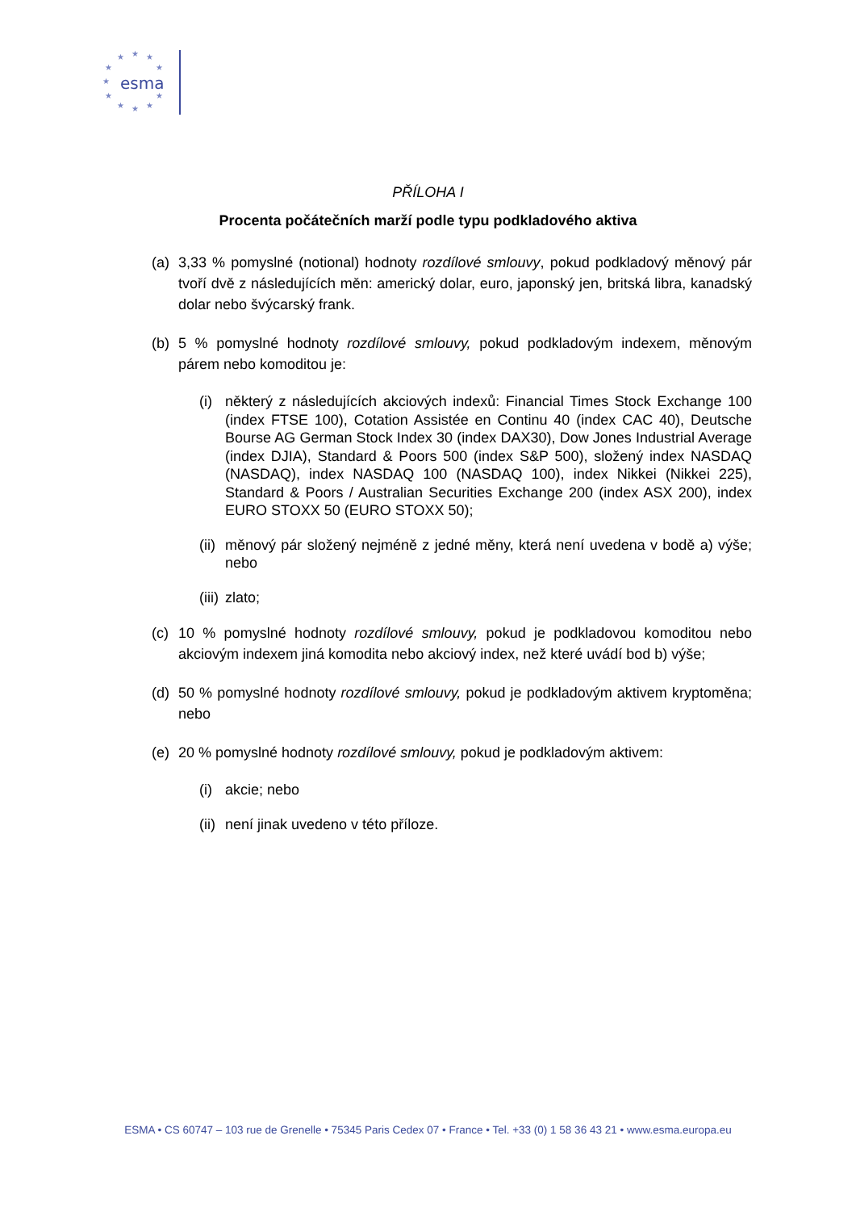esma
★
★
★
★
★
★
★
★
★
★
★
PŘÍLOHA I
Procenta počátečních marží podle typu podkladového aktiva
(a) 3,33 % pomyslné (notional) hodnoty rozdílové smlouvy, pokud podkladový měnový pár tvoří dvě z následujících měn: americký dolar, euro, japonský jen, britská libra, kanadský dolar nebo švýcarský frank.
(b) 5 % pomyslné hodnoty rozdílové smlouvy, pokud podkladovým indexem, měnovým párem nebo komoditou je:
(i) některý z následujících akciových indexů: Financial Times Stock Exchange 100 (index FTSE 100), Cotation Assistée en Continu 40 (index CAC 40), Deutsche Bourse AG German Stock Index 30 (index DAX30), Dow Jones Industrial Average (index DJIA), Standard & Poors 500 (index S&P 500), složený index NASDAQ (NASDAQ), index NASDAQ 100 (NASDAQ 100), index Nikkei (Nikkei 225), Standard & Poors / Australian Securities Exchange 200 (index ASX 200), index EURO STOXX 50 (EURO STOXX 50);
(ii) měnový pár složený nejméně z jedné měny, která není uvedena v bodě a) výše; nebo
(iii) zlato;
(c) 10 % pomyslné hodnoty rozdílové smlouvy, pokud je podkladovou komoditou nebo akciovým indexem jiná komodita nebo akciový index, než které uvádí bod b) výše;
(d) 50 % pomyslné hodnoty rozdílové smlouvy, pokud je podkladovým aktivem kryptoměna; nebo
(e) 20 % pomyslné hodnoty rozdílové smlouvy, pokud je podkladovým aktivem:
(i) akcie; nebo
(ii) není jinak uvedeno v této příloze.
ESMA • CS 60747 – 103 rue de Grenelle • 75345 Paris Cedex 07 • France • Tel. +33 (0) 1 58 36 43 21 • www.esma.europa.eu